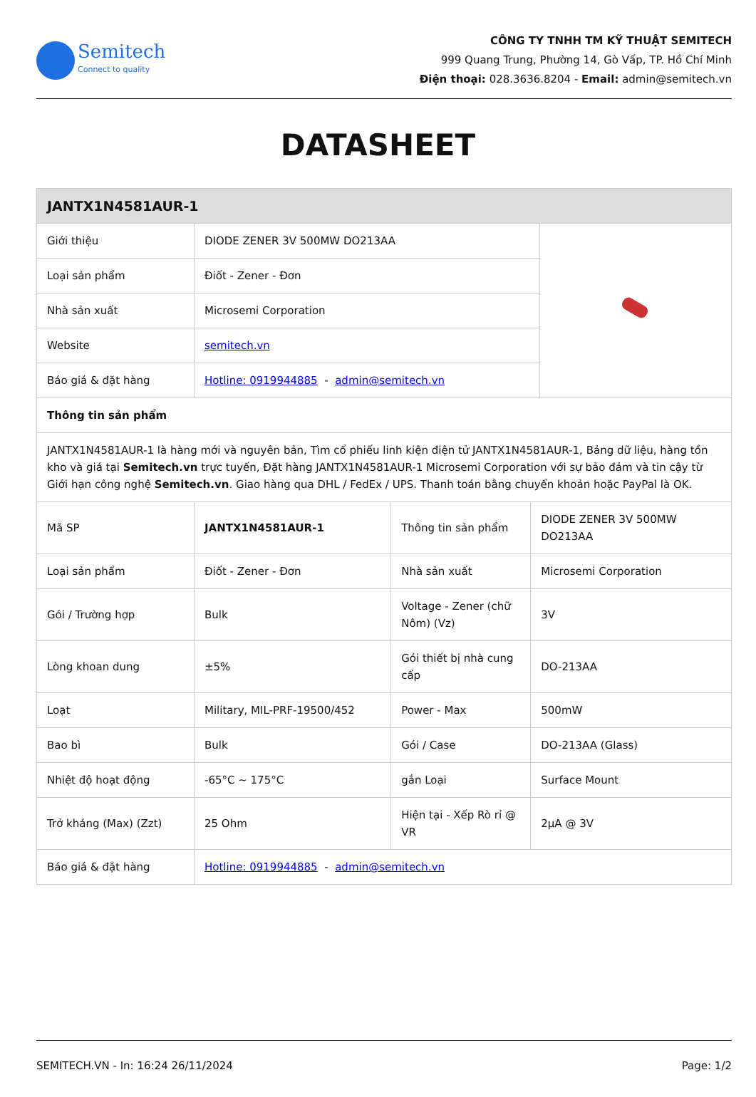Semitech
Connect to quality
CÔNG TY TNHH TM KỸ THUẬT SEMITECH
999 Quang Trung, Phường 14, Gò Vấp, TP. Hồ Chí Minh
Điện thoại: 028.3636.8204 - Email: admin@semitech.vn
DATASHEET
| JANTX1N4581AUR-1 | | | | |
| --- | --- | --- | --- | --- |
| Giới thiệu | DIODE ZENER 3V 500MW DO213AA | | | |
| Loại sản phẩm | Điốt - Zener - Đơn | | | |
| Nhà sản xuất | Microsemi Corporation | | | |
| Website | semitech.vn | | | |
| Báo giá & đặt hàng | Hotline: 0919944885 - admin@semitech.vn | | | |
| Thông tin sản phẩm | | | | |
| JANTX1N4581AUR-1 là hàng mới và nguyên bản, Tìm cổ phiếu linh kiện điện tử JANTX1N4581AUR-1, Bảng dữ liệu, hàng tồn kho và giá tại Semitech.vn trực tuyến, Đặt hàng JANTX1N4581AUR-1 Microsemi Corporation với sự bảo đảm và tin cậy từ Giới hạn công nghệ Semitech.vn . Giao hàng qua DHL / FedEx / UPS. Thanh toán bằng chuyển khoản hoặc PayPal là OK. | | | | |
| Mã SP | JANTX1N4581AUR-1 | Thông tin sản phẩm | DIODE ZENER 3V 500MW DO213AA | |
| Loại sản phẩm | Điốt - Zener - Đơn | Nhà sản xuất | Microsemi Corporation | |
| Gói / Trường hợp | Bulk | Voltage - Zener (chữ Nôm) (Vz) | 3V | |
| Lòng khoan dung | ±5% | Gói thiết bị nhà cung cấp | DO-213AA | |
| Loạt | Military, MIL-PRF-19500/452 | Power - Max | 500mW | |
| Bao bì | Bulk | Gói / Case | DO-213AA (Glass) | |
| Nhiệt độ hoạt động | -65°C ~ 175°C | gắn Loại | Surface Mount | |
| Trở kháng (Max) (Zzt) | 25 Ohm | Hiện tại - Xếp Rò rỉ @ VR | 2µA @ 3V | |
| Báo giá & đặt hàng | Hotline: 0919944885 - admin@semitech.vn | | | |
SEMITECH.VN - In: 16:24 26/11/2024 Page: 1/2